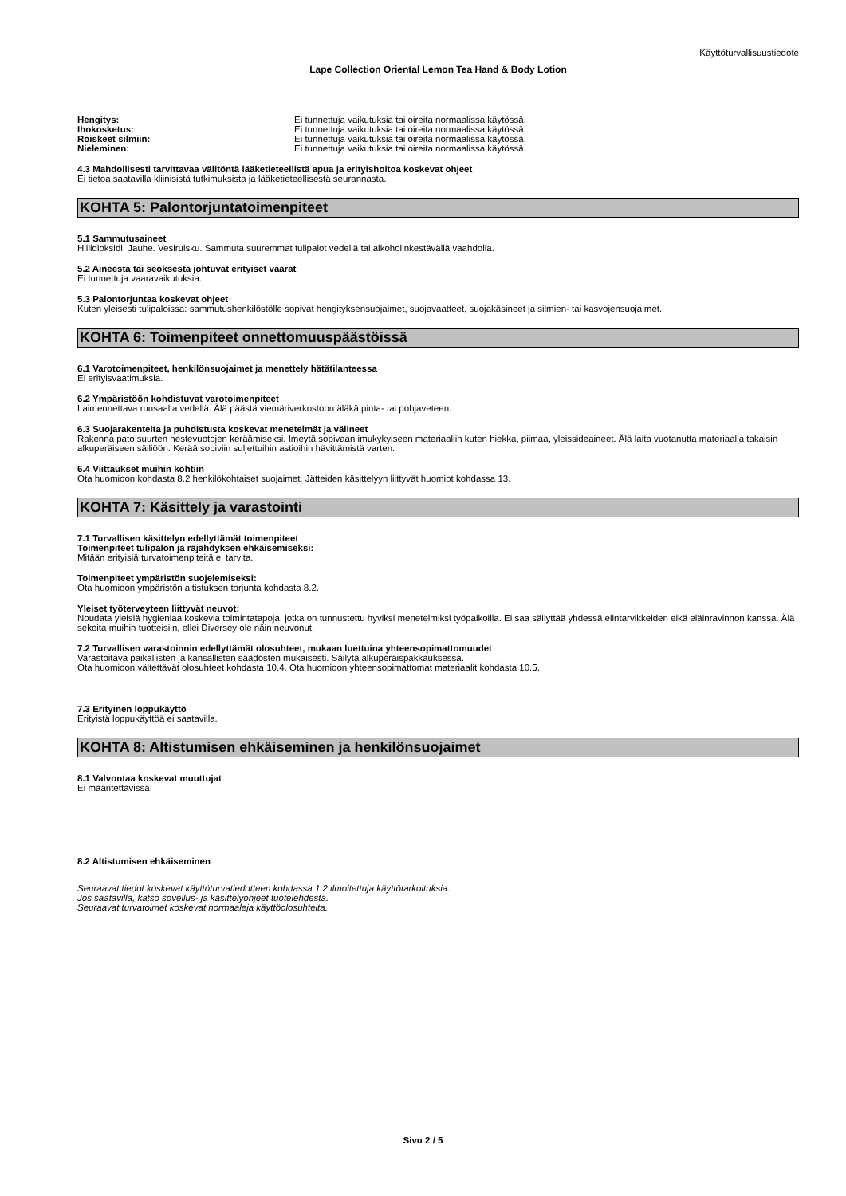Käyttöturvallisuustiedote
Lape Collection Oriental Lemon Tea Hand & Body Lotion
| Hengitys: | Ei tunnettuja vaikutuksia tai oireita normaalissa käytössä. |
| Ihokosketus: | Ei tunnettuja vaikutuksia tai oireita normaalissa käytössä. |
| Roiskeet silmiin: | Ei tunnettuja vaikutuksia tai oireita normaalissa käytössä. |
| Nieleminen: | Ei tunnettuja vaikutuksia tai oireita normaalissa käytössä. |
4.3 Mahdollisesti tarvittavaa välitöntä lääketieteellistä apua ja erityishoitoa koskevat ohjeet
Ei tietoa saatavilla kliinisistä tutkimuksista ja lääketieteellisestä seurannasta.
KOHTA 5: Palontorjuntatoimenpiteet
5.1 Sammutusaineet
Hiilidioksidi. Jauhe. Vesiruisku. Sammuta suuremmat tulipalot vedellä tai alkoholinkestävällä vaahdolla.
5.2 Aineesta tai seoksesta johtuvat erityiset vaarat
Ei tunnettuja vaaravaikutuksia.
5.3 Palontorjuntaa koskevat ohjeet
Kuten yleisesti tulipaloissa: sammutushenkilöstölle sopivat hengityksensuojaimet, suojavaatteet, suojakäsineet ja silmien- tai kasvojensuojaimet.
KOHTA 6: Toimenpiteet onnettomuuspäästöissä
6.1 Varotoimenpiteet, henkilönsuojaimet ja menettely hätätilanteessa
Ei erityisvaatimuksia.
6.2 Ympäristöön kohdistuvat varotoimenpiteet
Laimennettava runsaalla vedellä. Älä päästä viemäriverkostoon äläkä pinta- tai pohjaveteen.
6.3 Suojarakenteita ja puhdistusta koskevat menetelmät ja välineet
Rakenna pato suurten nestevuotojen keräämiseksi. Imeytä sopivaan imukykyiseen materiaaliin kuten hiekka, piimaa, yleissideaineet. Älä laita vuotanutta materiaalia takaisin alkuperäiseen säiliöön. Kerää sopiviin suljettuihin astioihin hävittämistä varten.
6.4 Viittaukset muihin kohtiin
Ota huomioon kohdasta 8.2 henkilökohtaiset suojaimet. Jätteiden käsittelyyn liittyvät huomiot kohdassa 13.
KOHTA 7: Käsittely ja varastointi
7.1 Turvallisen käsittelyn edellyttämät toimenpiteet
Toimenpiteet tulipalon ja räjähdyksen ehkäisemiseksi:
Mitään erityisiä turvatoimenpiteitä ei tarvita.
Toimenpiteet ympäristön suojelemiseksi:
Ota huomioon ympäristön altistuksen torjunta kohdasta 8.2.
Yleiset työterveyteen liittyvät neuvot:
Noudata yleisiä hygieniaa koskevia toimintatapoja, jotka on tunnustettu hyviksi menetelmiksi työpaikoilla. Ei saa säilyttää yhdessä elintarvikkeiden eikä eläinravinnon kanssa. Älä sekoita muihin tuotteisiin, ellei Diversey ole näin neuvonut.
7.2 Turvallisen varastoinnin edellyttämät olosuhteet, mukaan luettuina yhteensopimattomuudet
Varastoitava paikallisten ja kansallisten säädösten mukaisesti. Säilytä alkuperäispakkauksessa.
Ota huomioon vältettävät olosuhteet kohdasta 10.4. Ota huomioon yhteensopimattomat materiaalit kohdasta 10.5.
7.3 Erityinen loppukäyttö
Erityistä loppukäyttöä ei saatavilla.
KOHTA 8: Altistumisen ehkäiseminen ja henkilönsuojaimet
8.1 Valvontaa koskevat muuttujat
Ei määritettävissä.
8.2 Altistumisen ehkäiseminen
Seuraavat tiedot koskevat käyttöturvatiedotteen kohdassa 1.2 ilmoitettuja käyttötarkoituksia.
Jos saatavilla, katso sovellus- ja käsittelyohjeet tuotelehdestä.
Seuraavat turvatoimet koskevat normaaleja käyttöolosuhteita.
Sivu 2 / 5